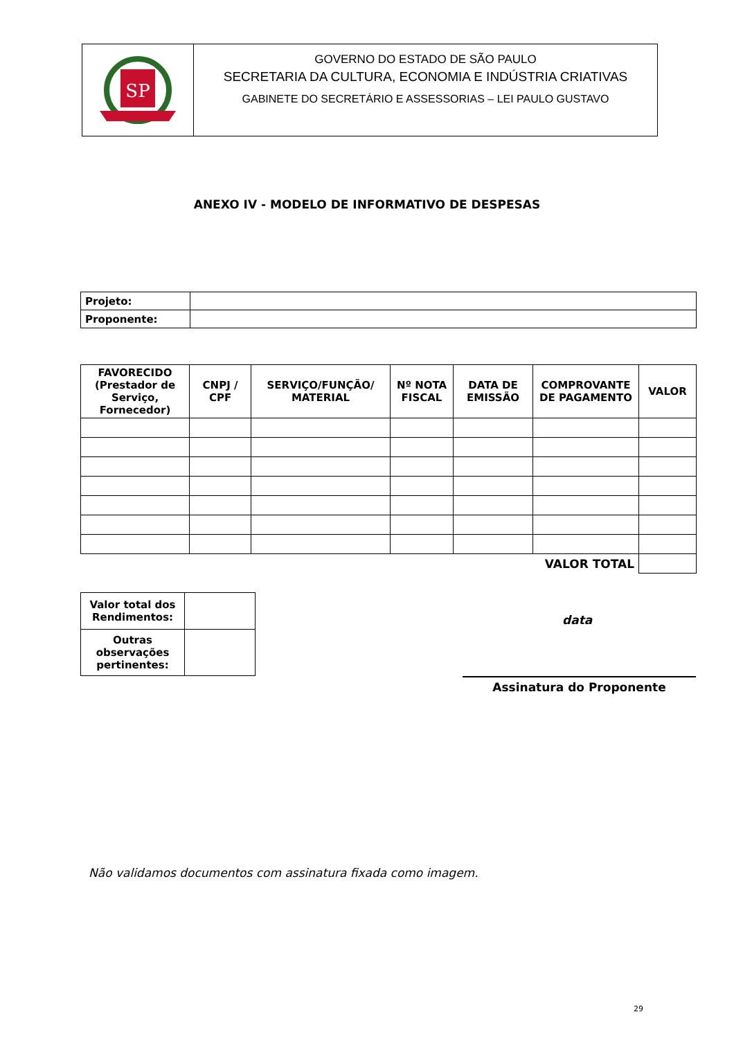SP
GOVERNO DO ESTADO DE SÃO PAULO
SECRETARIA DA CULTURA, ECONOMIA E INDÚSTRIA CRIATIVAS
GABINETE DO SECRETÁRIO E ASSESSORIAS – LEI PAULO GUSTAVO
ANEXO IV - MODELO DE INFORMATIVO DE DESPESAS
| Projeto: | |
| Proponente: | |
| FAVORECIDO (Prestador de Serviço, Fornecedor) | CNPJ / CPF | SERVIÇO/FUNÇÃO/ MATERIAL | Nº NOTA FISCAL | DATA DE EMISSÃO | COMPROVANTE DE PAGAMENTO | VALOR |
| --- | --- | --- | --- | --- | --- | --- |
| VALOR TOTAL | | | | | | |
| Valor total dos Rendimentos: | |
| Outras observações pertinentes: | |
data
Assinatura do Proponente
Não validamos documentos com assinatura fixada como imagem.
29